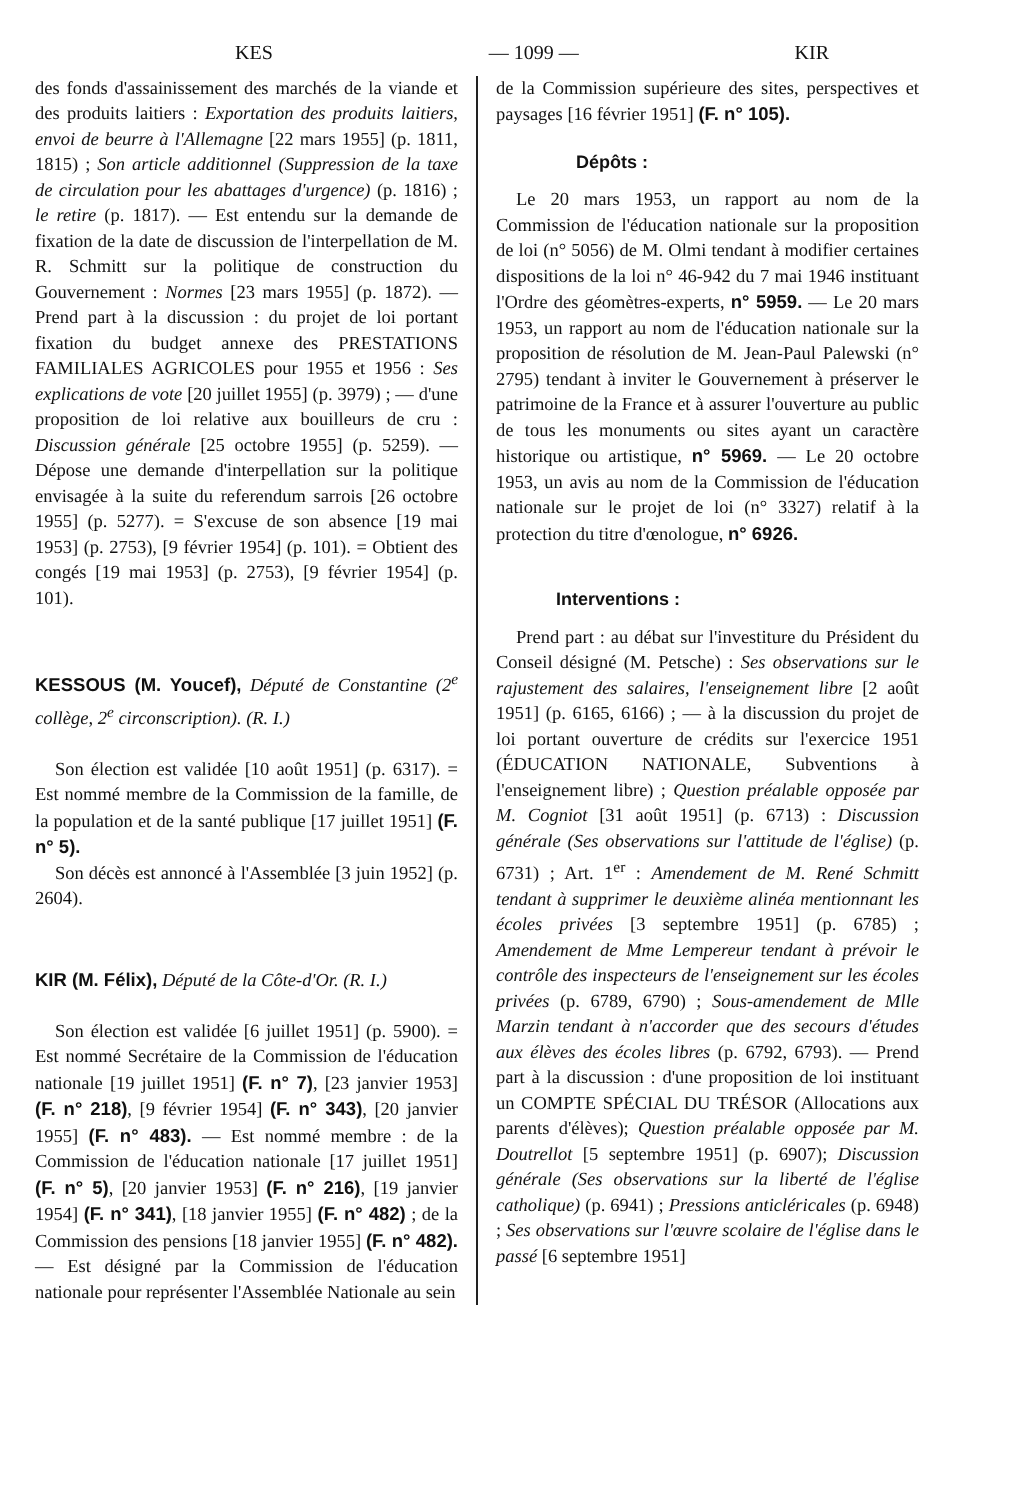KES — 1099 — KIR
des fonds d'assainissement des marchés de la viande et des produits laitiers : Exportation des produits laitiers, envoi de beurre à l'Allemagne [22 mars 1955] (p. 1811, 1815) ; Son article additionnel (Suppression de la taxe de circulation pour les abattages d'urgence) (p. 1816) ; le retire (p. 1817). — Est entendu sur la demande de fixation de la date de discussion de l'interpellation de M. R. Schmitt sur la politique de construction du Gouvernement : Normes [23 mars 1955] (p. 1872). — Prend part à la discussion : du projet de loi portant fixation du budget annexe des PRESTATIONS FAMILIALES AGRICOLES pour 1955 et 1956 : Ses explications de vote [20 juillet 1955] (p. 3979) ; — d'une proposition de loi relative aux bouilleurs de cru : Discussion générale [25 octobre 1955] (p. 5259). — Dépose une demande d'interpellation sur la politique envisagée à la suite du referendum sarrois [26 octobre 1955] (p. 5277). = S'excuse de son absence [19 mai 1953] (p. 2753), [9 février 1954] (p. 101). = Obtient des congés [19 mai 1953] (p. 2753), [9 février 1954] (p. 101).
KESSOUS (M. Youcef), Député de Constantine (2<sup>e</sup> collège, 2<sup>e</sup> circonscription). (R. I.)
Son élection est validée [10 août 1951] (p. 6317). = Est nommé membre de la Commission de la famille, de la population et de la santé publique [17 juillet 1951] (F. n° 5).
Son décès est annoncé à l'Assemblée [3 juin 1952] (p. 2604).
KIR (M. Félix), Député de la Côte-d'Or. (R. I.)
Son élection est validée [6 juillet 1951] (p. 5900). = Est nommé Secrétaire de la Commission de l'éducation nationale [19 juillet 1951] (F. n° 7), [23 janvier 1953] (F. n° 218), [9 février 1954] (F. n° 343), [20 janvier 1955] (F. n° 483). — Est nommé membre : de la Commission de l'éducation nationale [17 juillet 1951] (F. n° 5), [20 janvier 1953] (F. n° 216), [19 janvier 1954] (F. n° 341), [18 janvier 1955] (F. n° 482) ; de la Commission des pensions [18 janvier 1955] (F. n° 482). — Est désigné par la Commission de l'éducation nationale pour représenter l'Assemblée Nationale au sein
de la Commission supérieure des sites, perspectives et paysages [16 février 1951] (F. n° 105).
Dépôts :
Le 20 mars 1953, un rapport au nom de la Commission de l'éducation nationale sur la proposition de loi (n° 5056) de M. Olmi tendant à modifier certaines dispositions de la loi n° 46-942 du 7 mai 1946 instituant l'Ordre des géomètres-experts, n° 5959. — Le 20 mars 1953, un rapport au nom de l'éducation nationale sur la proposition de résolution de M. Jean-Paul Palewski (n° 2795) tendant à inviter le Gouvernement à préserver le patrimoine de la France et à assurer l'ouverture au public de tous les monuments ou sites ayant un caractère historique ou artistique, n° 5969. — Le 20 octobre 1953, un avis au nom de la Commission de l'éducation nationale sur le projet de loi (n° 3327) relatif à la protection du titre d'œnologue, n° 6926.
Interventions :
Prend part : au débat sur l'investiture du Président du Conseil désigné (M. Petsche) : Ses observations sur le rajustement des salaires, l'enseignement libre [2 août 1951] (p. 6165, 6166) ; — à la discussion du projet de loi portant ouverture de crédits sur l'exercice 1951 (ÉDUCATION NATIONALE, Subventions à l'enseignement libre) ; Question préalable opposée par M. Cogniot [31 août 1951] (p. 6713) : Discussion générale (Ses observations sur l'attitude de l'église) (p. 6731) ; Art. 1<sup>er</sup> : Amendement de M. René Schmitt tendant à supprimer le deuxième alinéa mentionnant les écoles privées [3 septembre 1951] (p. 6785) ; Amendement de Mme Lempereur tendant à prévoir le contrôle des inspecteurs de l'enseignement sur les écoles privées (p. 6789, 6790) ; Sous-amendement de Mlle Marzin tendant à n'accorder que des secours d'études aux élèves des écoles libres (p. 6792, 6793). — Prend part à la discussion : d'une proposition de loi instituant un COMPTE SPÉCIAL DU TRÉSOR (Allocations aux parents d'élèves); Question préalable opposée par M. Doutrellot [5 septembre 1951] (p. 6907); Discussion générale (Ses observations sur la liberté de l'église catholique) (p. 6941) ; Pressions anticléricales (p. 6948) ; Ses observations sur l'œuvre scolaire de l'église dans le passé [6 septembre 1951]